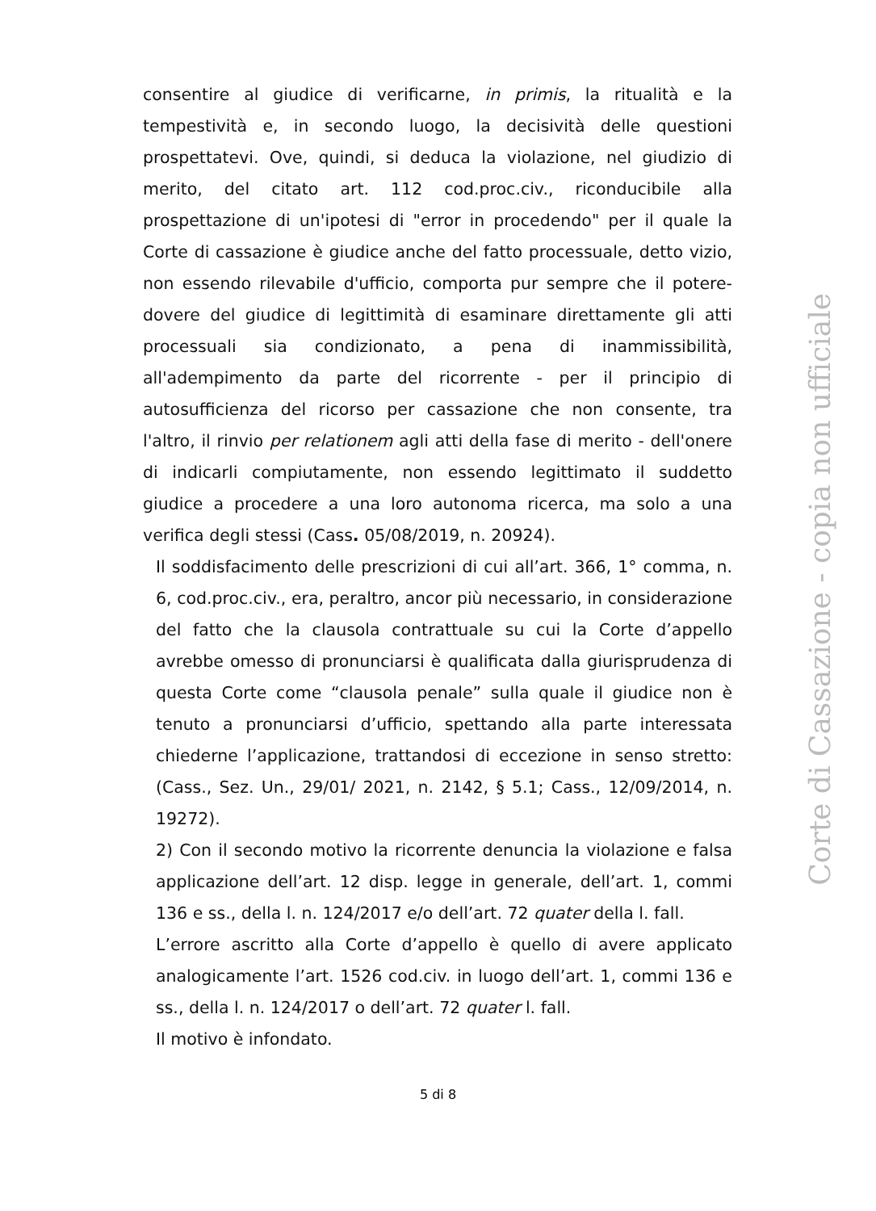consentire al giudice di verificarne, in primis, la ritualità e la tempestività e, in secondo luogo, la decisività delle questioni prospettatevi. Ove, quindi, si deduca la violazione, nel giudizio di merito, del citato art. 112 cod.proc.civ., riconducibile alla prospettazione di un'ipotesi di "error in procedendo" per il quale la Corte di cassazione è giudice anche del fatto processuale, detto vizio, non essendo rilevabile d'ufficio, comporta pur sempre che il potere-dovere del giudice di legittimità di esaminare direttamente gli atti processuali sia condizionato, a pena di inammissibilità, all'adempimento da parte del ricorrente - per il principio di autosufficienza del ricorso per cassazione che non consente, tra l'altro, il rinvio per relationem agli atti della fase di merito - dell'onere di indicarli compiutamente, non essendo legittimato il suddetto giudice a procedere a una loro autonoma ricerca, ma solo a una verifica degli stessi (Cass. 05/08/2019, n. 20924).
Il soddisfacimento delle prescrizioni di cui all’art. 366, 1° comma, n. 6, cod.proc.civ., era, peraltro, ancor più necessario, in considerazione del fatto che la clausola contrattuale su cui la Corte d’appello avrebbe omesso di pronunciarsi è qualificata dalla giurisprudenza di questa Corte come “clausola penale” sulla quale il giudice non è tenuto a pronunciarsi d’ufficio, spettando alla parte interessata chiederne l’applicazione, trattandosi di eccezione in senso stretto: (Cass., Sez. Un., 29/01/ 2021, n. 2142, § 5.1; Cass., 12/09/2014, n. 19272).
2) Con il secondo motivo la ricorrente denuncia la violazione e falsa applicazione dell’art. 12 disp. legge in generale, dell’art. 1, commi 136 e ss., della l. n. 124/2017 e/o dell’art. 72 quater della l. fall.
L’errore ascritto alla Corte d’appello è quello di avere applicato analogicamente l’art. 1526 cod.civ. in luogo dell’art. 1, commi 136 e ss., della l. n. 124/2017 o dell’art. 72 quater l. fall.
Il motivo è infondato.
Corte di Cassazione - copia non ufficiale
5 di 8